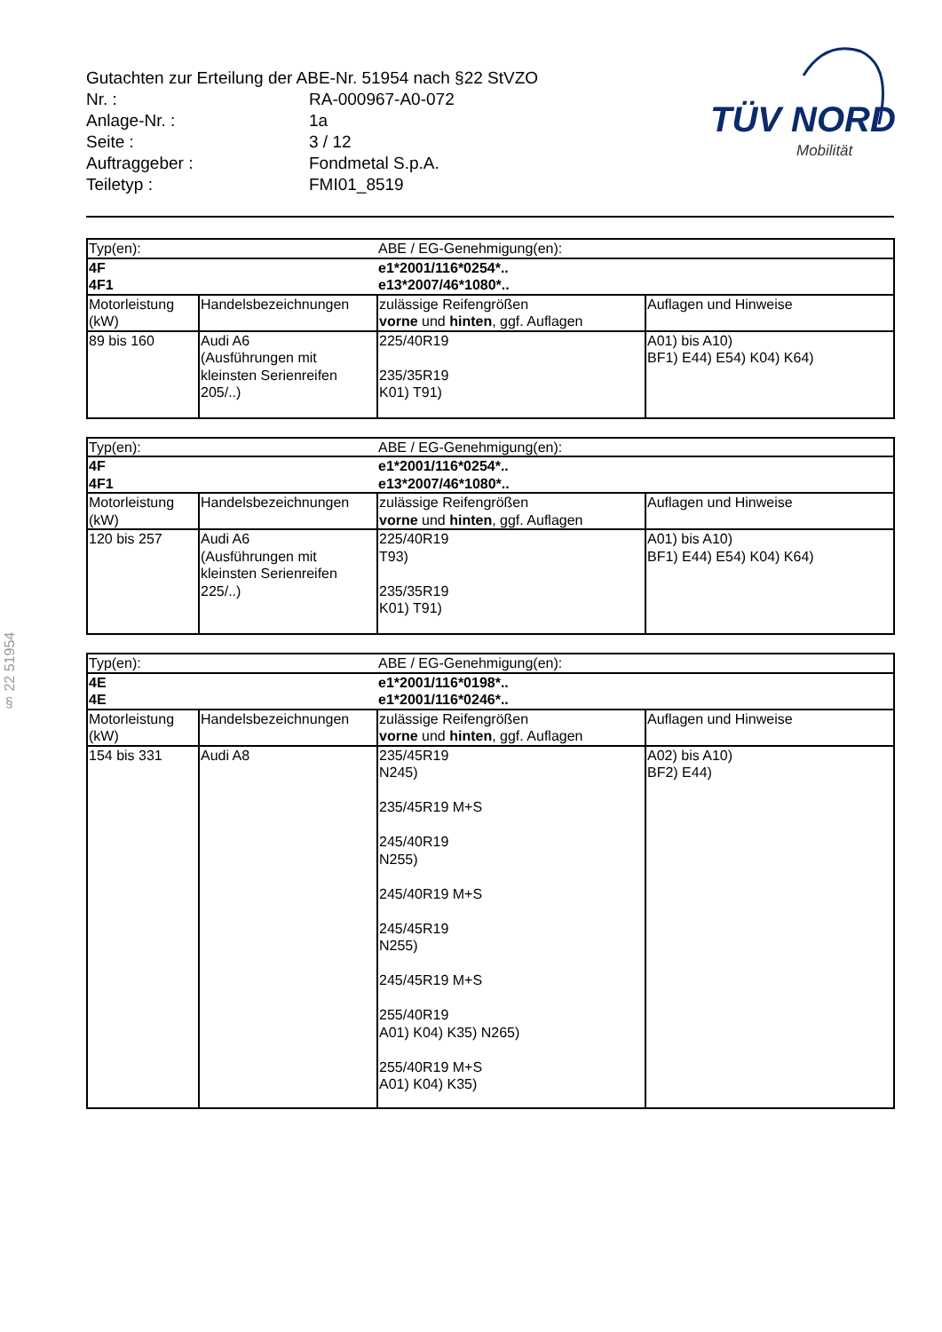Gutachten zur Erteilung der ABE-Nr. 51954 nach §22 StVZO
| Nr. : | RA-000967-A0-072 |
| Anlage-Nr. : | 1a |
| Seite : | 3 / 12 |
| Auftraggeber : | Fondmetal S.p.A. |
| Teiletyp : | FMI01_8519 |
TÜV NORD
Mobilität
§ 22 51954
| Typ(en): | | ABE / EG-Genehmigung(en): | |
| 4F 4F1 | | e1*2001/116*0254*.. e13*2007/46*1080*.. | |
| Motorleistung (kW) | Handelsbezeichnungen | zulässige Reifengrößen vorne und hinten , ggf. Auflagen | Auflagen und Hinweise |
| 89 bis 160 | Audi A6 (Ausführungen mit kleinsten Serienreifen 205/..) | 225/40R19 235/35R19 K01) T91) | A01) bis A10) BF1) E44) E54) K04) K64) |
| Typ(en): | | ABE / EG-Genehmigung(en): | |
| 4F 4F1 | | e1*2001/116*0254*.. e13*2007/46*1080*.. | |
| Motorleistung (kW) | Handelsbezeichnungen | zulässige Reifengrößen vorne und hinten , ggf. Auflagen | Auflagen und Hinweise |
| 120 bis 257 | Audi A6 (Ausführungen mit kleinsten Serienreifen 225/..) | 225/40R19 T93) 235/35R19 K01) T91) | A01) bis A10) BF1) E44) E54) K04) K64) |
| Typ(en): | | ABE / EG-Genehmigung(en): | |
| 4E 4E | | e1*2001/116*0198*.. e1*2001/116*0246*.. | |
| Motorleistung (kW) | Handelsbezeichnungen | zulässige Reifengrößen vorne und hinten , ggf. Auflagen | Auflagen und Hinweise |
| 154 bis 331 | Audi A8 | 235/45R19 N245) 235/45R19 M+S 245/40R19 N255) 245/40R19 M+S 245/45R19 N255) 245/45R19 M+S 255/40R19 A01) K04) K35) N265) 255/40R19 M+S A01) K04) K35) | A02) bis A10) BF2) E44) |